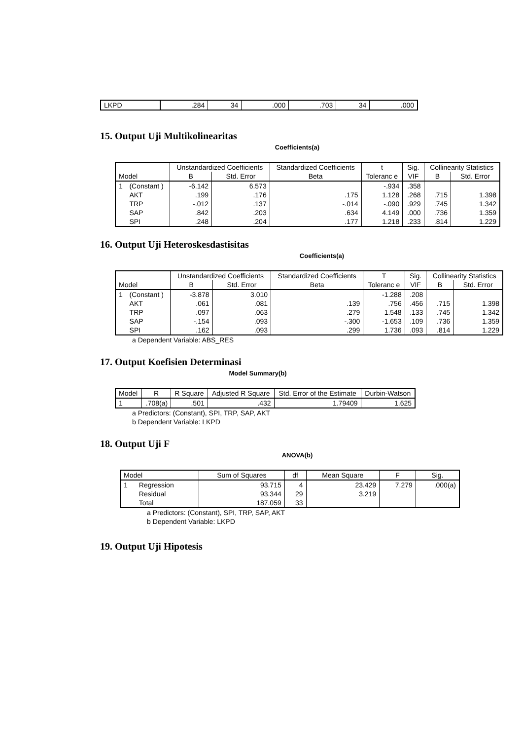| LKPD | .284 | 34 | .000 | .703 | 34 | .000 |
15. Output Uji Multikolinearitas
Coefficients(a)
| Model | | Unstandardized Coefficients | | Standardized Coefficients | t | Sig. | Collinearity Statistics | |
| --- | --- | --- | --- | --- | --- | --- | --- | --- |
| | | B | Std. Error | Beta | Toleranc e | VIF | B | Std. Error |
| 1 | (Constant ) | -6.142 | 6.573 | | -.934 | .358 | | |
| | AKT | .199 | .176 | .175 | 1.128 | .268 | .715 | 1.398 |
| | TRP | -.012 | .137 | -.014 | -.090 | .929 | .745 | 1.342 |
| | SAP | .842 | .203 | .634 | 4.149 | .000 | .736 | 1.359 |
| | SPI | .248 | .204 | .177 | 1.218 | .233 | .814 | 1.229 |
16. Output Uji Heteroskesdastisitas
Coefficients(a)
| Model | | Unstandardized Coefficients | | Standardized Coefficients | T | Sig. | Collinearity Statistics | |
| --- | --- | --- | --- | --- | --- | --- | --- | --- |
| | | B | Std. Error | Beta | Toleranc e | VIF | B | Std. Error |
| 1 | (Constant ) | -3.878 | 3.010 | | -1.288 | .208 | | |
| | AKT | .061 | .081 | .139 | .756 | .456 | .715 | 1.398 |
| | TRP | .097 | .063 | .279 | 1.548 | .133 | .745 | 1.342 |
| | SAP | -.154 | .093 | -.300 | -1.653 | .109 | .736 | 1.359 |
| | SPI | .162 | .093 | .299 | 1.736 | .093 | .814 | 1.229 |
a Dependent Variable: ABS_RES
17. Output Koefisien Determinasi
Model Summary(b)
| Model | R | R Square | Adjusted R Square | Std. Error of the Estimate | Durbin-Watson |
| --- | --- | --- | --- | --- | --- |
| 1 | .708(a) | .501 | .432 | 1.79409 | 1.625 |
a Predictors: (Constant), SPI, TRP, SAP, AKT
b Dependent Variable: LKPD
18. Output Uji F
ANOVA(b)
| Model | | Sum of Squares | df | Mean Square | F | Sig. |
| --- | --- | --- | --- | --- | --- | --- |
| 1 | Regression | 93.715 | 4 | 23.429 | 7.279 | .000(a) |
| | Residual | 93.344 | 29 | 3.219 | | |
| | Total | 187.059 | 33 | | | |
a Predictors: (Constant), SPI, TRP, SAP, AKT
b Dependent Variable: LKPD
19. Output Uji Hipotesis